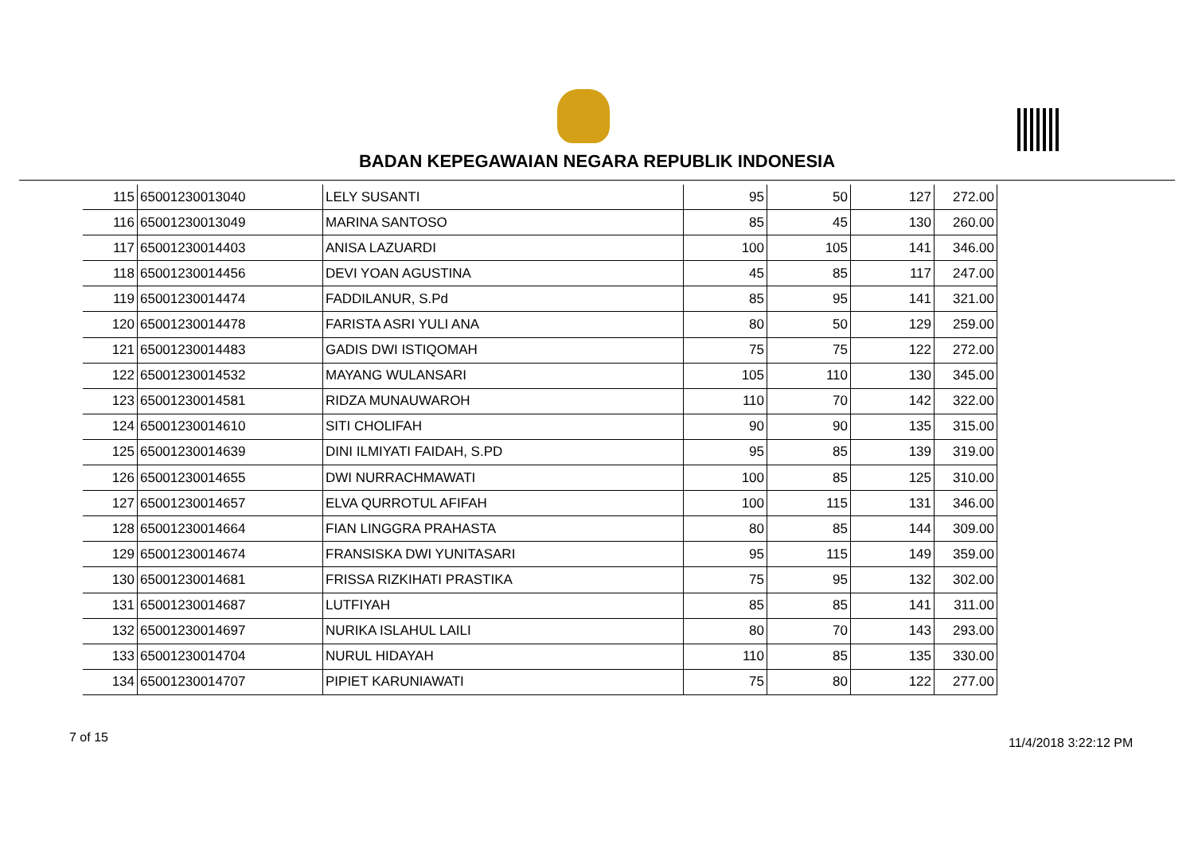BADAN KEPEGAWAIAN NEGARA REPUBLIK INDONESIA
| 115 | 65001230013040 | LELY SUSANTI | 95 | 50 | 127 | 272.00 |
| 116 | 65001230013049 | MARINA SANTOSO | 85 | 45 | 130 | 260.00 |
| 117 | 65001230014403 | ANISA LAZUARDI | 100 | 105 | 141 | 346.00 |
| 118 | 65001230014456 | DEVI YOAN AGUSTINA | 45 | 85 | 117 | 247.00 |
| 119 | 65001230014474 | FADDILANUR, S.Pd | 85 | 95 | 141 | 321.00 |
| 120 | 65001230014478 | FARISTA ASRI YULI ANA | 80 | 50 | 129 | 259.00 |
| 121 | 65001230014483 | GADIS DWI ISTIQOMAH | 75 | 75 | 122 | 272.00 |
| 122 | 65001230014532 | MAYANG WULANSARI | 105 | 110 | 130 | 345.00 |
| 123 | 65001230014581 | RIDZA MUNAUWAROH | 110 | 70 | 142 | 322.00 |
| 124 | 65001230014610 | SITI CHOLIFAH | 90 | 90 | 135 | 315.00 |
| 125 | 65001230014639 | DINI ILMIYATI FAIDAH, S.PD | 95 | 85 | 139 | 319.00 |
| 126 | 65001230014655 | DWI NURRACHMAWATI | 100 | 85 | 125 | 310.00 |
| 127 | 65001230014657 | ELVA QURROTUL AFIFAH | 100 | 115 | 131 | 346.00 |
| 128 | 65001230014664 | FIAN LINGGRA PRAHASTA | 80 | 85 | 144 | 309.00 |
| 129 | 65001230014674 | FRANSISKA DWI YUNITASARI | 95 | 115 | 149 | 359.00 |
| 130 | 65001230014681 | FRISSA RIZKIHATI PRASTIKA | 75 | 95 | 132 | 302.00 |
| 131 | 65001230014687 | LUTFIYAH | 85 | 85 | 141 | 311.00 |
| 132 | 65001230014697 | NURIKA ISLAHUL LAILI | 80 | 70 | 143 | 293.00 |
| 133 | 65001230014704 | NURUL HIDAYAH | 110 | 85 | 135 | 330.00 |
| 134 | 65001230014707 | PIPIET KARUNIAWATI | 75 | 80 | 122 | 277.00 |
7 of 15 11/4/2018 3:22:12 PM